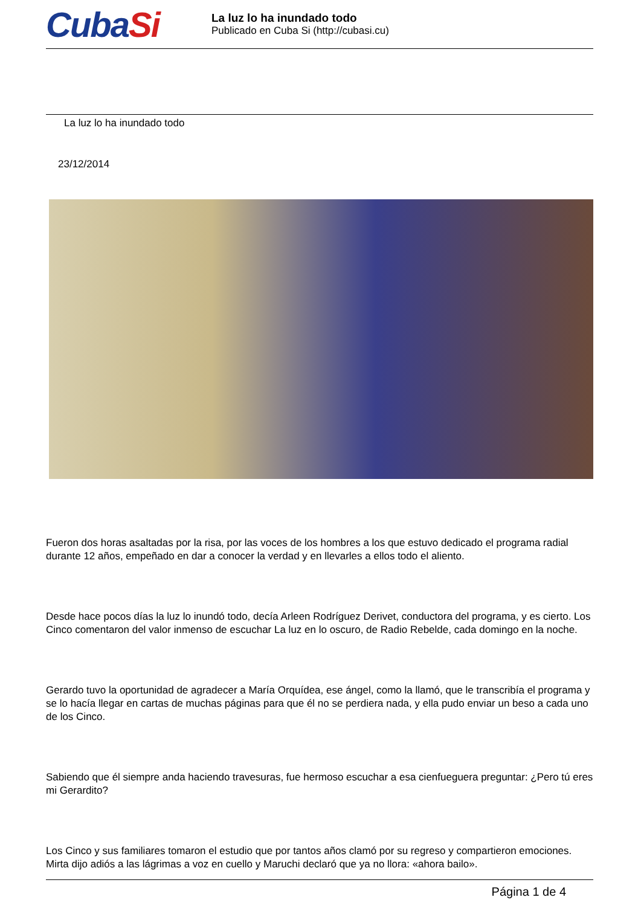CubaSi
La luz lo ha inundado todo
Publicado en Cuba Si (http://cubasi.cu)
La luz lo ha inundado todo
23/12/2014
Fueron dos horas asaltadas por la risa, por las voces de los hombres a los que estuvo dedicado el programa radial durante 12 años, empeñado en dar a conocer la verdad y en llevarles a ellos todo el aliento.
Desde hace pocos días la luz lo inundó todo, decía Arleen Rodríguez Derivet, conductora del programa, y es cierto. Los Cinco comentaron del valor inmenso de escuchar La luz en lo oscuro, de Radio Rebelde, cada domingo en la noche.
Gerardo tuvo la oportunidad de agradecer a María Orquídea, ese ángel, como la llamó, que le transcribía el programa y se lo hacía llegar en cartas de muchas páginas para que él no se perdiera nada, y ella pudo enviar un beso a cada uno de los Cinco.
Sabiendo que él siempre anda haciendo travesuras, fue hermoso escuchar a esa cienfueguera preguntar: ¿Pero tú eres mi Gerardito?
Los Cinco y sus familiares tomaron el estudio que por tantos años clamó por su regreso y compartieron emociones. Mirta dijo adiós a las lágrimas a voz en cuello y Maruchi declaró que ya no llora: «ahora bailo».
Página 1 de 4